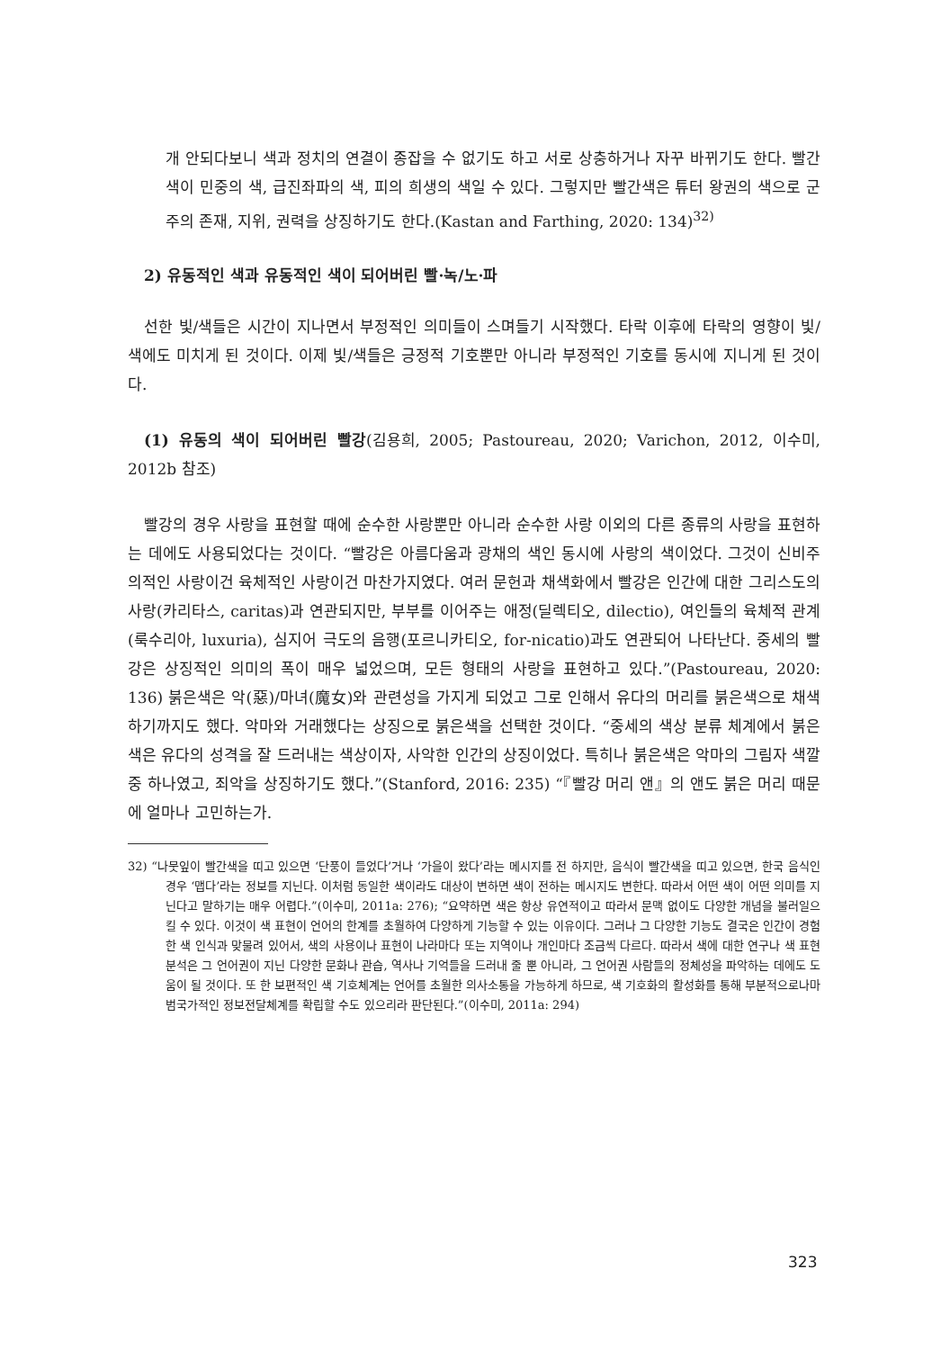개 안되다보니 색과 정치의 연결이 종잡을 수 없기도 하고 서로 상충하거나 자꾸 바뀌기도 한다. 빨간색이 민중의 색, 급진좌파의 색, 피의 희생의 색일 수 있다. 그렇지만 빨간색은 튜터 왕권의 색으로 군주의 존재, 지위, 권력을 상징하기도 한다.(Kastan and Farthing, 2020: 134)<sup>32)</sup>
2) 유동적인 색과 유동적인 색이 되어버린 빨·녹/노·파
선한 빛/색들은 시간이 지나면서 부정적인 의미들이 스며들기 시작했다. 타락 이후에 타락의 영향이 빛/색에도 미치게 된 것이다. 이제 빛/색들은 긍정적 기호뿐만 아니라 부정적인 기호를 동시에 지니게 된 것이다.
(1) 유동의 색이 되어버린 빨강(김용희, 2005; Pastoureau, 2020; Varichon, 2012, 이수미, 2012b 참조)
빨강의 경우 사랑을 표현할 때에 순수한 사랑뿐만 아니라 순수한 사랑 이외의 다른 종류의 사랑을 표현하는 데에도 사용되었다는 것이다. “빨강은 아름다움과 광채의 색인 동시에 사랑의 색이었다. 그것이 신비주의적인 사랑이건 육체적인 사랑이건 마찬가지였다. 여러 문헌과 채색화에서 빨강은 인간에 대한 그리스도의 사랑(카리타스, caritas)과 연관되지만, 부부를 이어주는 애정(딜렉티오, dilectio), 여인들의 육체적 관계(룩수리아, luxuria), 심지어 극도의 음행(포르니카티오, for-nicatio)과도 연관되어 나타난다. 중세의 빨강은 상징적인 의미의 폭이 매우 넓었으며, 모든 형태의 사랑을 표현하고 있다.”(Pastoureau, 2020: 136) 붉은색은 악(惡)/마녀(魔女)와 관련성을 가지게 되었고 그로 인해서 유다의 머리를 붉은색으로 채색하기까지도 했다. 악마와 거래했다는 상징으로 붉은색을 선택한 것이다. “중세의 색상 분류 체계에서 붉은색은 유다의 성격을 잘 드러내는 색상이자, 사악한 인간의 상징이었다. 특히나 붉은색은 악마의 그림자 색깔 중 하나였고, 죄악을 상징하기도 했다.”(Stanford, 2016: 235) “『빨강 머리 앤』의 앤도 붉은 머리 때문에 얼마나 고민하는가.
32) “나뭇잎이 빨간색을 띠고 있으면 ‘단풍이 들었다’거나 ‘가을이 왔다’라는 메시지를 전 하지만, 음식이 빨간색을 띠고 있으면, 한국 음식인 경우 ‘맵다’라는 정보를 지닌다. 이처럼 동일한 색이라도 대상이 변하면 색이 전하는 메시지도 변한다. 따라서 어떤 색이 어떤 의미를 지닌다고 말하기는 매우 어렵다.”(이수미, 2011a: 276); “요약하면 색은 항상 유연적이고 따라서 문맥 없이도 다양한 개념을 불러일으킬 수 있다. 이것이 색 표현이 언어의 한계를 초월하여 다양하게 기능할 수 있는 이유이다. 그러나 그 다양한 기능도 결국은 인간이 경험한 색 인식과 맞물려 있어서, 색의 사용이나 표현이 나라마다 또는 지역이나 개인마다 조금씩 다르다. 따라서 색에 대한 연구나 색 표현 분석은 그 언어권이 지닌 다양한 문화나 관습, 역사나 기억들을 드러내 줄 뿐 아니라, 그 언어권 사람들의 정체성을 파악하는 데에도 도움이 될 것이다. 또 한 보편적인 색 기호체계는 언어를 초월한 의사소통을 가능하게 하므로, 색 기호화의 활성화를 통해 부분적으로나마 범국가적인 정보전달체계를 확립할 수도 있으리라 판단된다.”(이수미, 2011a: 294)
323